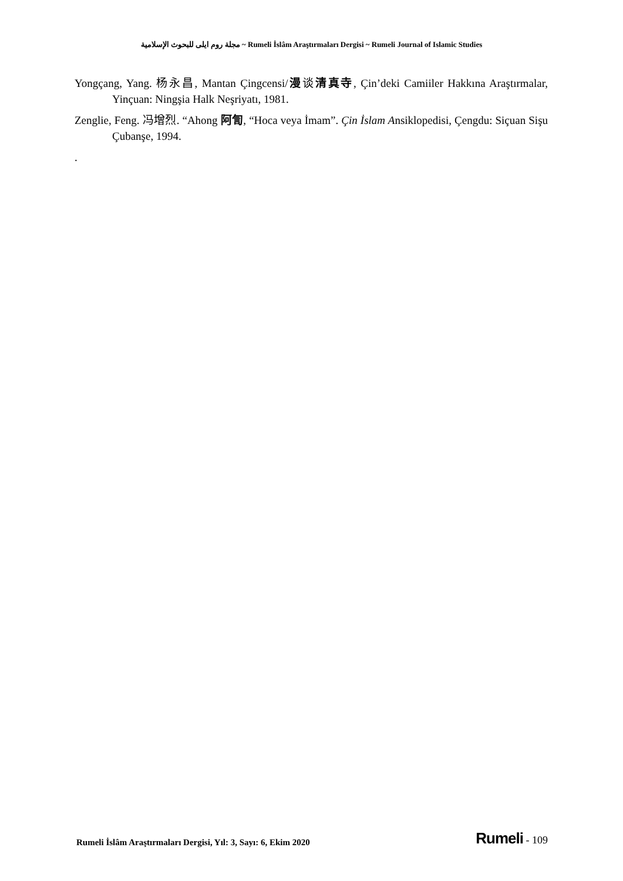مجلة روم ايلى للبحوث الإسلامية ~ Rumeli İslâm Araştırmaları Dergisi ~ Rumeli Journal of Islamic Studies
Yongçang, Yang. 杨永昌, Mantan Çingcensi/漫谈清真寺, Çin’deki Camiiler Hakkına Araştırmalar, Yinçuan: Ningşia Halk Neşriyatı, 1981.
Zenglie, Feng. 冯增烈. “Ahong 阿訇, “Hoca veya İmam”. Çin İslam Ansiklopedisi, Çengdu: Siçuan Sişu Çubanşe, 1994.
.
Rumeli İslâm Araştırmaları Dergisi, Yıl: 3, Sayı: 6, Ekim 2020
Rumeli - 109